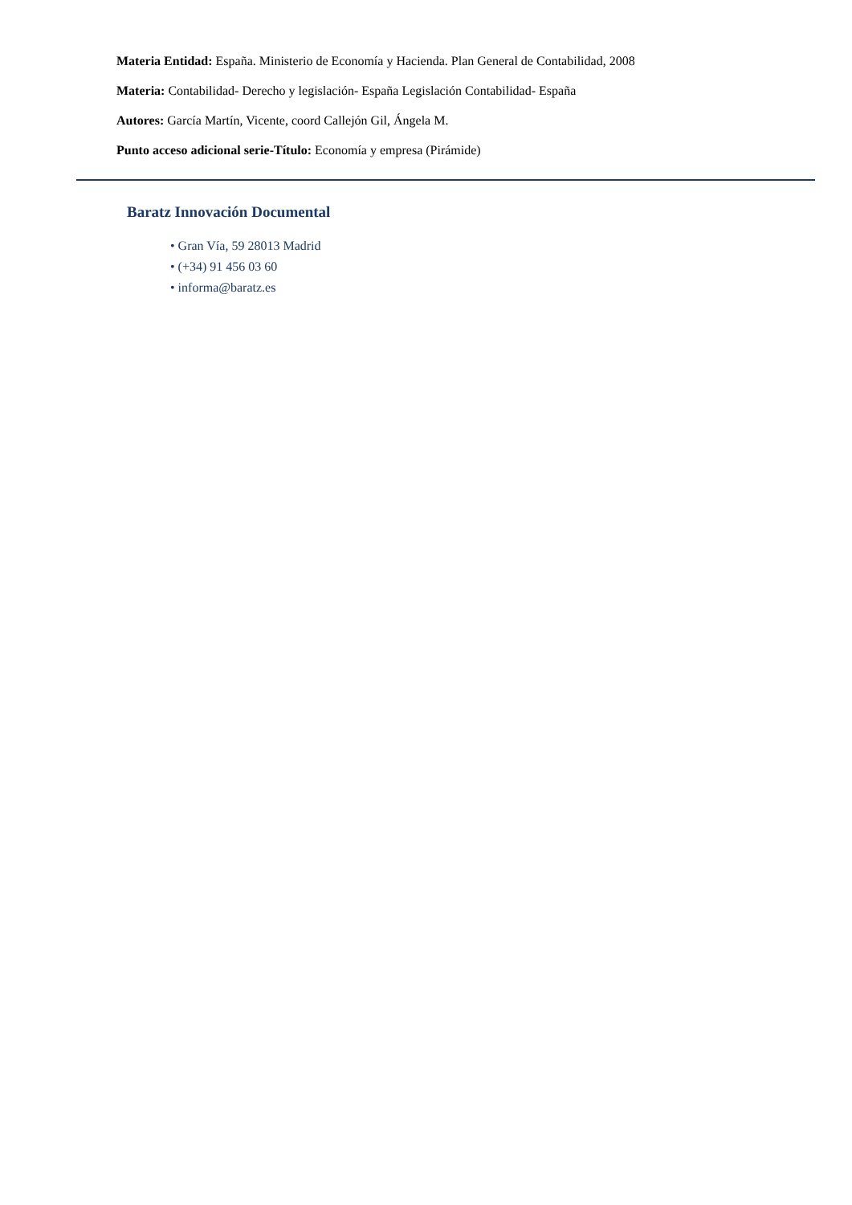Materia Entidad: España. Ministerio de Economía y Hacienda. Plan General de Contabilidad, 2008
Materia: Contabilidad- Derecho y legislación- España Legislación Contabilidad- España
Autores: García Martín, Vicente, coord Callejón Gil, Ángela M.
Punto acceso adicional serie-Título: Economía y empresa (Pirámide)
Baratz Innovación Documental
• Gran Vía, 59 28013 Madrid
• (+34) 91 456 03 60
• informa@baratz.es